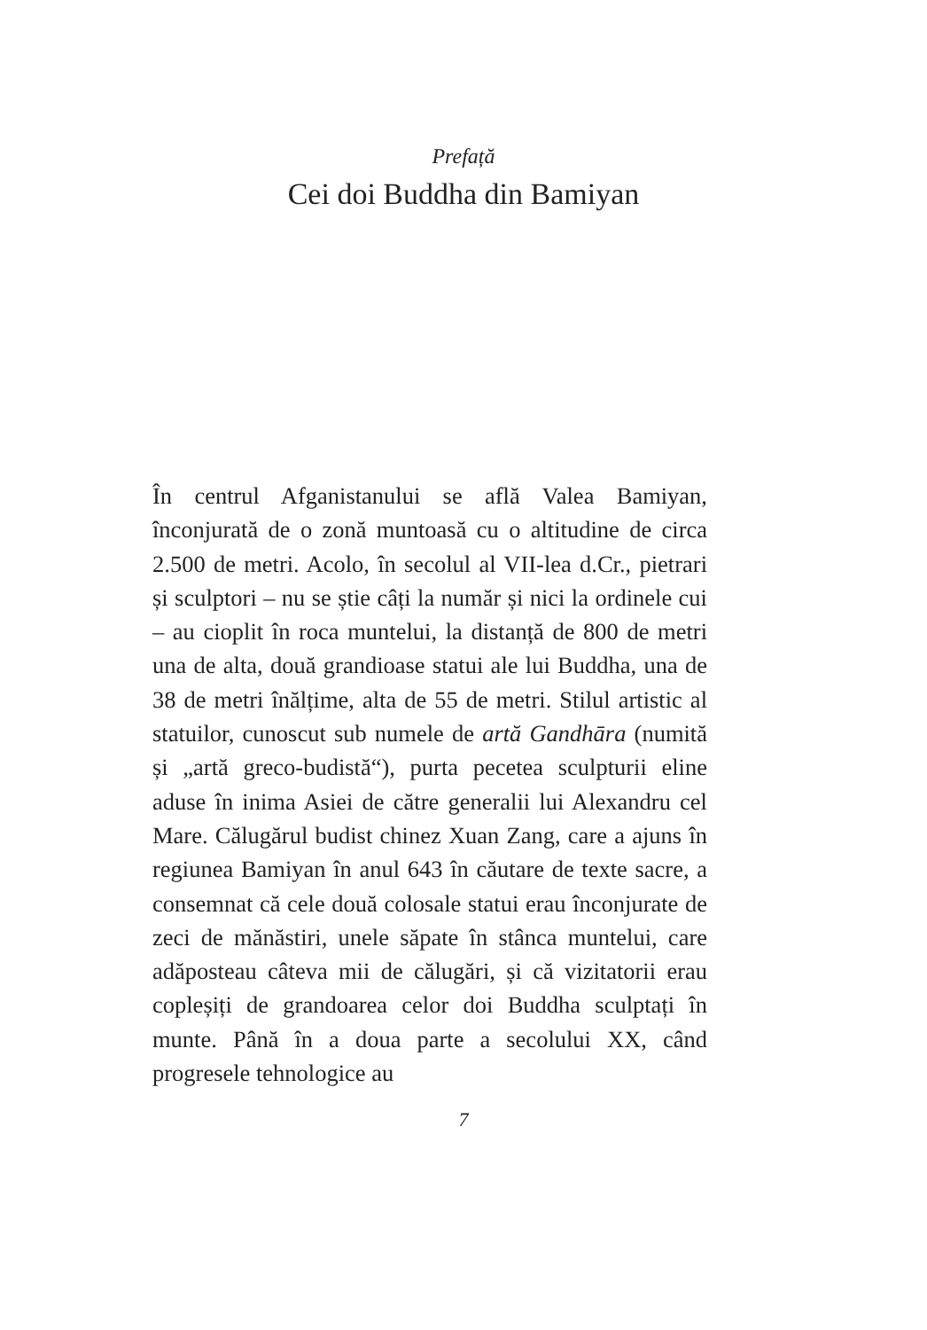Prefață
Cei doi Buddha din Bamiyan
În centrul Afganistanului se află Valea Bamiyan, înconjurată de o zonă muntoasă cu o altitudine de circa 2.500 de metri. Acolo, în secolul al VII-lea d.Cr., pietrari și sculptori – nu se știe câți la număr și nici la ordinele cui – au cioplit în roca muntelui, la distanță de 800 de metri una de alta, două grandioase statui ale lui Buddha, una de 38 de metri înălțime, alta de 55 de metri. Stilul artistic al statuilor, cunoscut sub numele de artă Gandhāra (numită și „artă greco-budistă“), purta pecetea sculpturii eline aduse în inima Asiei de către generalii lui Alexandru cel Mare. Călugărul budist chinez Xuan Zang, care a ajuns în regiunea Bamiyan în anul 643 în căutare de texte sacre, a consemnat că cele două colosale statui erau înconjurate de zeci de mănăstiri, unele săpate în stânca muntelui, care adăposteau câteva mii de călugări, și că vizitatorii erau copleșiți de grandoarea celor doi Buddha sculptați în munte. Până în a doua parte a secolului XX, când progresele tehnologice au
7